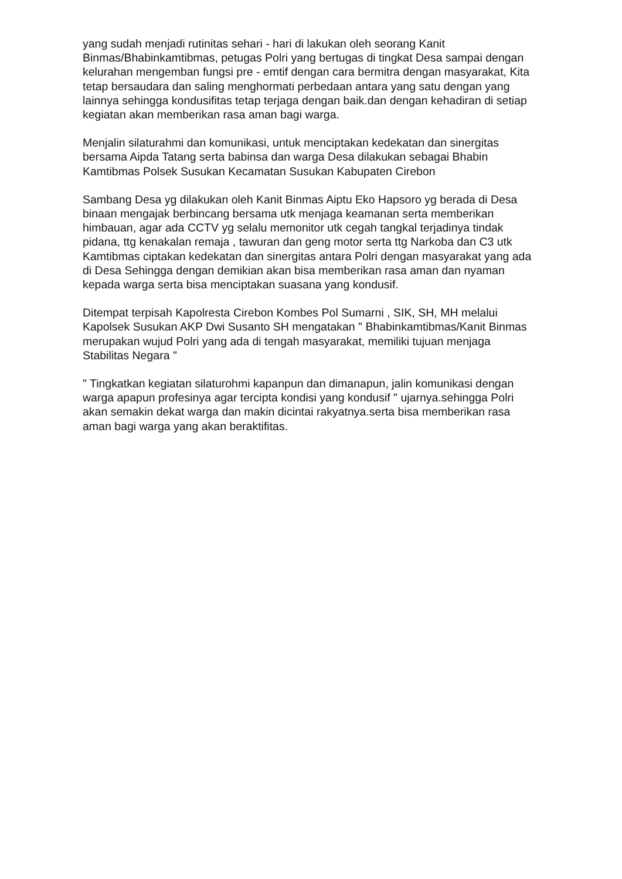yang sudah menjadi rutinitas sehari - hari di lakukan oleh seorang Kanit Binmas/Bhabinkamtibmas, petugas Polri yang bertugas di tingkat Desa sampai dengan kelurahan mengemban fungsi pre - emtif dengan cara bermitra dengan masyarakat, Kita tetap bersaudara dan saling menghormati perbedaan antara yang satu dengan yang lainnya sehingga kondusifitas tetap terjaga dengan baik.dan dengan kehadiran di setiap kegiatan akan memberikan rasa aman bagi warga.
Menjalin silaturahmi dan komunikasi, untuk menciptakan kedekatan dan sinergitas bersama Aipda Tatang serta babinsa dan warga Desa dilakukan sebagai Bhabin Kamtibmas Polsek Susukan Kecamatan Susukan Kabupaten Cirebon
Sambang Desa yg dilakukan oleh Kanit Binmas Aiptu Eko Hapsoro yg berada di Desa binaan mengajak berbincang bersama utk menjaga keamanan serta memberikan himbauan, agar ada CCTV yg selalu memonitor utk cegah tangkal terjadinya tindak pidana, ttg kenakalan remaja , tawuran dan geng motor serta ttg Narkoba dan C3 utk Kamtibmas ciptakan kedekatan dan sinergitas antara Polri dengan masyarakat yang ada di Desa Sehingga dengan demikian akan bisa memberikan rasa aman dan nyaman kepada warga serta bisa menciptakan suasana yang kondusif.
Ditempat terpisah Kapolresta Cirebon Kombes Pol Sumarni , SIK, SH, MH melalui Kapolsek Susukan AKP Dwi Susanto SH mengatakan " Bhabinkamtibmas/Kanit Binmas merupakan wujud Polri yang ada di tengah masyarakat, memiliki tujuan menjaga Stabilitas Negara "
" Tingkatkan kegiatan silaturohmi kapanpun dan dimanapun, jalin komunikasi dengan warga apapun profesinya agar tercipta kondisi yang kondusif " ujarnya.sehingga Polri akan semakin dekat warga dan makin dicintai rakyatnya.serta bisa memberikan rasa aman bagi warga yang akan beraktifitas.